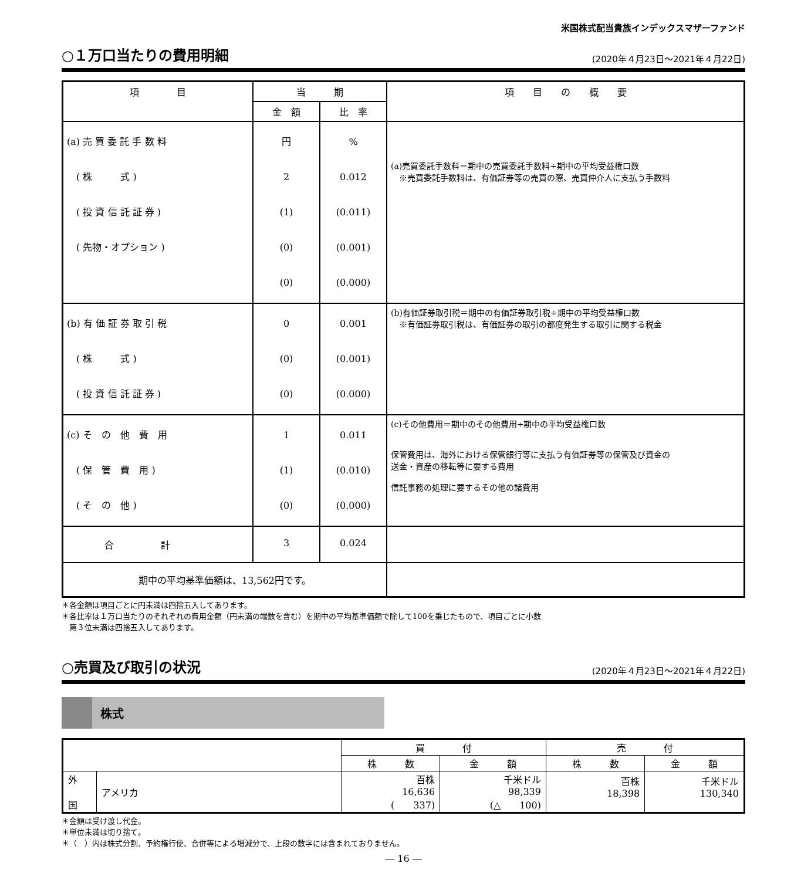米国株式配当貴族インデックスマザーファンド
○１万口当たりの費用明細
(2020年４月23日～2021年４月22日)
| 項 目 | 当 期 | | 項 目 の 概 要 |
| --- | --- | --- | --- |
| | 金 額 | 比 率 | |
| (a) 売 買 委 託 手 数 料 ( 株 式 ) ( 投 資 信 託 証 券 ) ( 先物・オプション ) | 円 2 (1) (0) (0) | % 0.012 (0.011) (0.001) (0.000) | (a)売買委託手数料＝期中の売買委託手数料÷期中の平均受益権口数 ※売買委託手数料は、有価証券等の売買の際、売買仲介人に支払う手数料 |
| (b) 有 価 証 券 取 引 税 ( 株 式 ) ( 投 資 信 託 証 券 ) | 0 (0) (0) | 0.001 (0.001) (0.000) | (b)有価証券取引税＝期中の有価証券取引税÷期中の平均受益権口数 ※有価証券取引税は、有価証券の取引の都度発生する取引に関する税金 |
| (c) そ の 他 費 用 ( 保 管 費 用 ) ( そ の 他 ) | 1 (1) (0) | 0.011 (0.010) (0.000) | (c)その他費用＝期中のその他費用÷期中の平均受益権口数 保管費用は、海外における保管銀行等に支払う有価証券等の保管及び資金の 送金・資産の移転等に要する費用 信託事務の処理に要するその他の諸費用 |
| 合 計 | 3 | 0.024 | |
| 期中の平均基準価額は、13,562円です。 | | | |
＊各金額は項目ごとに円未満は四捨五入してあります。
＊各比率は１万口当たりのそれぞれの費用金額（円未満の端数を含む）を期中の平均基準価額で除して100を乗じたもので、項目ごとに小数
　第３位未満は四捨五入してあります。
○売買及び取引の状況
(2020年４月23日～2021年４月22日)
株式
| | | 買 付 | | 売 付 | |
| --- | --- | --- | --- | --- | --- |
| | | 株 数 | 金 額 | 株 数 | 金 額 |
| 外 国 | アメリカ | 百株 16,636 ( 337) | 千米ドル 98,339 (△ 100) | 百株 18,398 | 千米ドル 130,340 |
＊金額は受け渡し代金。
＊単位未満は切り捨て。
＊（　）内は株式分割、予約権行使、合併等による増減分で、上段の数字には含まれておりません。
― 16 ―